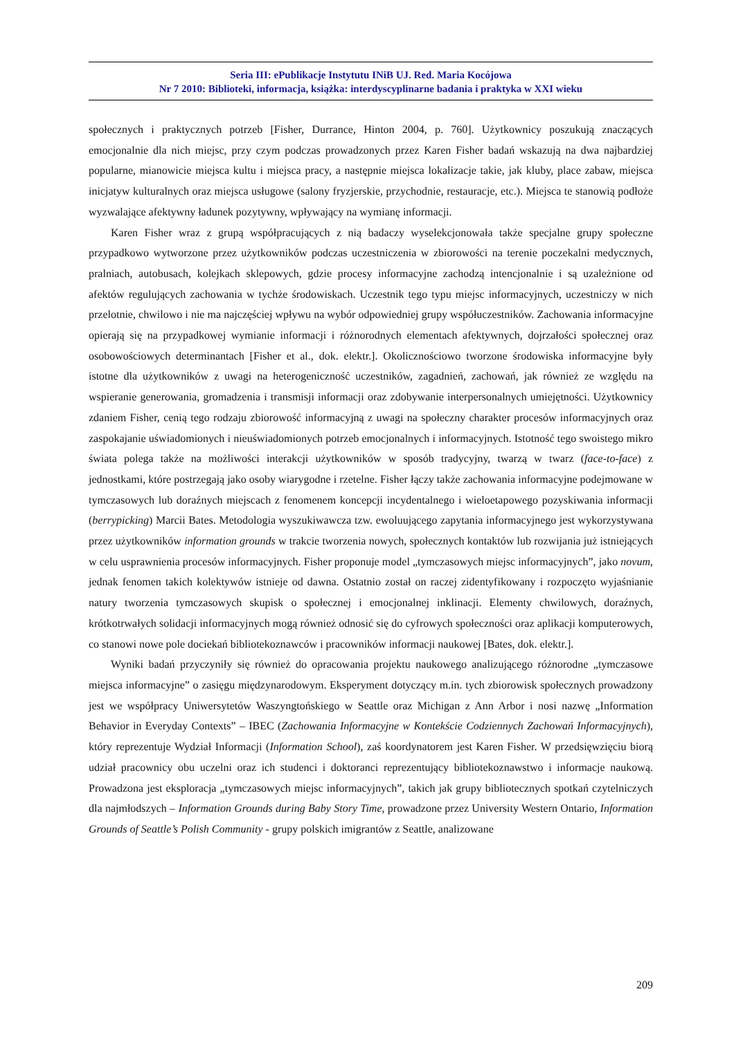Seria III: ePublikacje Instytutu INiB UJ. Red. Maria Kocójowa
Nr 7 2010: Biblioteki, informacja, książka: interdyscyplinarne badania i praktyka w XXI wieku
społecznych i praktycznych potrzeb [Fisher, Durrance, Hinton 2004, p. 760]. Użytkownicy poszukują znaczących emocjonalnie dla nich miejsc, przy czym podczas prowadzonych przez Karen Fisher badań wskazują na dwa najbardziej popularne, mianowicie miejsca kultu i miejsca pracy, a następnie miejsca lokalizacje takie, jak kluby, place zabaw, miejsca inicjatyw kulturalnych oraz miejsca usługowe (salony fryzjerskie, przychodnie, restauracje, etc.). Miejsca te stanowią podłoże wyzwalające afektywny ładunek pozytywny, wpływający na wymianę informacji.
Karen Fisher wraz z grupą współpracujących z nią badaczy wyselekcjonowała także specjalne grupy społeczne przypadkowo wytworzone przez użytkowników podczas uczestniczenia w zbiorowości na terenie poczekalni medycznych, pralniach, autobusach, kolejkach sklepowych, gdzie procesy informacyjne zachodzą intencjonalnie i są uzależnione od afektów regulujących zachowania w tychże środowiskach. Uczestnik tego typu miejsc informacyjnych, uczestniczy w nich przelotnie, chwilowo i nie ma najczęściej wpływu na wybór odpowiedniej grupy współuczestników. Zachowania informacyjne opierają się na przypadkowej wymianie informacji i różnorodnych elementach afektywnych, dojrzałości społecznej oraz osobowościowych determinantach [Fisher et al., dok. elektr.]. Okolicznościowo tworzone środowiska informacyjne były istotne dla użytkowników z uwagi na heterogeniczność uczestników, zagadnień, zachowań, jak również ze względu na wspieranie generowania, gromadzenia i transmisji informacji oraz zdobywanie interpersonalnych umiejętności. Użytkownicy zdaniem Fisher, cenią tego rodzaju zbiorowość informacyjną z uwagi na społeczny charakter procesów informacyjnych oraz zaspokajanie uświadomionych i nieuświadomionych potrzeb emocjonalnych i informacyjnych. Istotność tego swoistego mikro świata polega także na możliwości interakcji użytkowników w sposób tradycyjny, twarzą w twarz (face-to-face) z jednostkami, które postrzegają jako osoby wiarygodne i rzetelne. Fisher łączy także zachowania informacyjne podejmowane w tymczasowych lub doraźnych miejscach z fenomenem koncepcji incydentalnego i wieloetapowego pozyskiwania informacji (berrypicking) Marcii Bates. Metodologia wyszukiwawcza tzw. ewoluującego zapytania informacyjnego jest wykorzystywana przez użytkowników information grounds w trakcie tworzenia nowych, społecznych kontaktów lub rozwijania już istniejących w celu usprawnienia procesów informacyjnych. Fisher proponuje model „tymczasowych miejsc informacyjnych”, jako novum, jednak fenomen takich kolektywów istnieje od dawna. Ostatnio został on raczej zidentyfikowany i rozpoczęto wyjaśnianie natury tworzenia tymczasowych skupisk o społecznej i emocjonalnej inklinacji. Elementy chwilowych, doraźnych, krótkotrwałych solidacji informacyjnych mogą również odnosić się do cyfrowych społeczności oraz aplikacji komputerowych, co stanowi nowe pole dociekań bibliotekoznawców i pracowników informacji naukowej [Bates, dok. elektr.].
Wyniki badań przyczyniły się również do opracowania projektu naukowego analizującego różnorodne „tymczasowe miejsca informacyjne” o zasięgu międzynarodowym. Eksperyment dotyczący m.in. tych zbiorowisk społecznych prowadzony jest we współpracy Uniwersytetów Waszyngtońskiego w Seattle oraz Michigan z Ann Arbor i nosi nazwę „Information Behavior in Everyday Contexts” – IBEC (Zachowania Informacyjne w Kontekście Codziennych Zachowań Informacyjnych), który reprezentuje Wydział Informacji (Information School), zaś koordynatorem jest Karen Fisher. W przedsięwzięciu biorą udział pracownicy obu uczelni oraz ich studenci i doktoranci reprezentujący bibliotekoznawstwo i informacje naukową. Prowadzona jest eksploracja „tymczasowych miejsc informacyjnych”, takich jak grupy bibliotecznych spotkań czytelniczych dla najmłodszych – Information Grounds during Baby Story Time, prowadzone przez University Western Ontario, Information Grounds of Seattle’s Polish Community - grupy polskich imigrantów z Seattle, analizowane
209